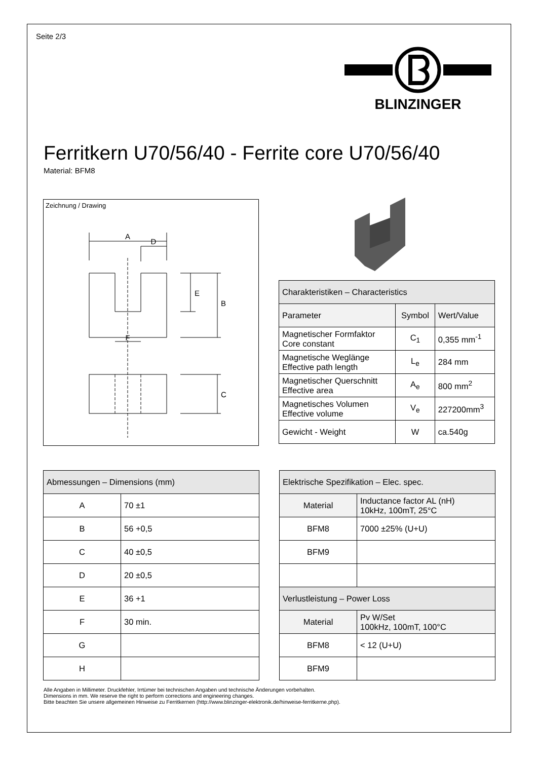Seite 2/3
BLINZINGER
Ferritkern U70/56/40 - Ferrite core U70/56/40
Material: BFM8
Zeichnung / Drawing
A
D
E
B
F
C
| Charakteristiken – Characteristics | | |
| Parameter | Symbol | Wert/Value |
| Magnetischer Formfaktor Core constant | C<sub>1</sub> | 0,355 mm<sup>-1</sup> |
| Magnetische Weglänge Effective path length | L<sub>e</sub> | 284 mm |
| Magnetischer Querschnitt Effective area | A<sub>e</sub> | 800 mm<sup>2</sup> |
| Magnetisches Volumen Effective volume | V<sub>e</sub> | 227200mm<sup>3</sup> |
| Gewicht - Weight | W | ca.540g |
| Abmessungen – Dimensions (mm) | |
| A | 70 ±1 |
| B | 56 +0,5 |
| C | 40 ±0,5 |
| D | 20 ±0,5 |
| E | 36 +1 |
| F | 30 min. |
| G | |
| H | |
| Elektrische Spezifikation – Elec. spec. | |
| Material | Inductance factor AL (nH) 10kHz, 100mT, 25°C |
| BFM8 | 7000 ±25% (U+U) |
| BFM9 | |
| Verlustleistung – Power Loss | |
| Material | Pv W/Set 100kHz, 100mT, 100°C |
| BFM8 | < 12 (U+U) |
| BFM9 | |
Alle Angaben in Millimeter. Druckfehler, Irrtümer bei technischen Angaben und technische Änderungen vorbehalten.
Dimensions in mm. We reserve the right to perform corrections and engineering changes.
Bitte beachten Sie unsere allgemeinen Hinweise zu Ferritkernen (http://www.blinzinger-elektronik.de/hinweise-ferritkerne.php).